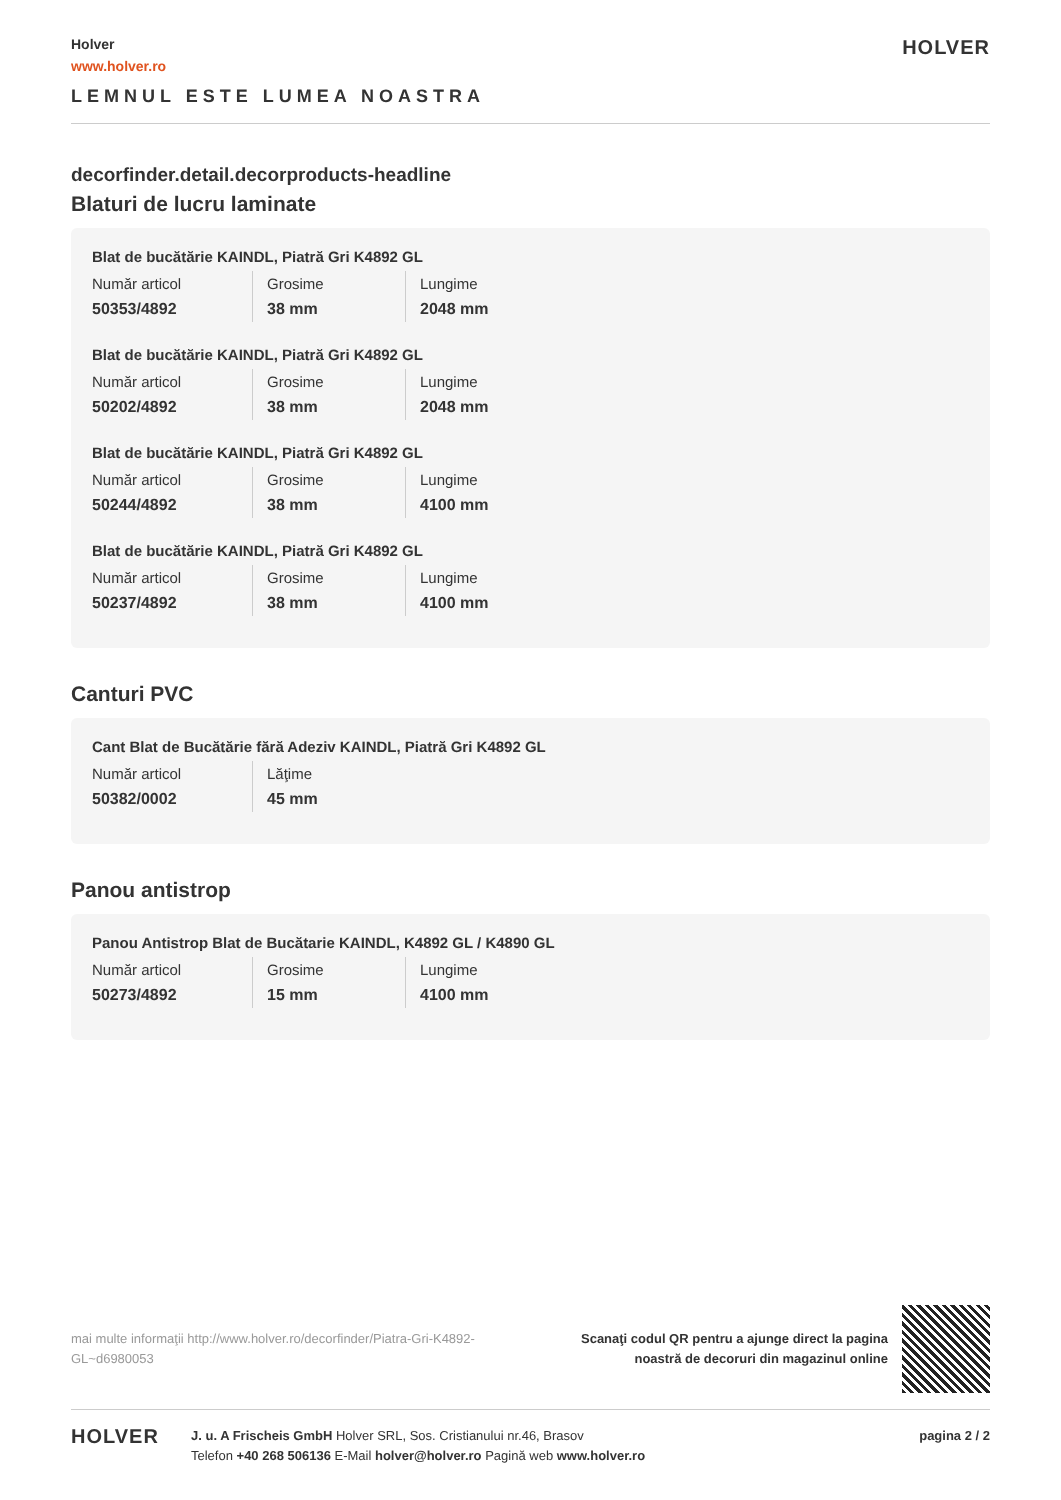Holver
www.holver.ro
LEMNUL ESTE LUMEA NOASTRA
HOLVER
decorfinder.detail.decorproducts-headline
Blaturi de lucru laminate
Blat de bucătărie KAINDL, Piatră Gri K4892 GL
| Număr articol | Grosime | Lungime |
| 50353/4892 | 38 mm | 2048 mm |
Blat de bucătărie KAINDL, Piatră Gri K4892 GL
| Număr articol | Grosime | Lungime |
| 50202/4892 | 38 mm | 2048 mm |
Blat de bucătărie KAINDL, Piatră Gri K4892 GL
| Număr articol | Grosime | Lungime |
| 50244/4892 | 38 mm | 4100 mm |
Blat de bucătărie KAINDL, Piatră Gri K4892 GL
| Număr articol | Grosime | Lungime |
| 50237/4892 | 38 mm | 4100 mm |
Canturi PVC
Cant Blat de Bucătărie fără Adeziv KAINDL, Piatră Gri K4892 GL
| Număr articol | Lăţime |
| 50382/0002 | 45 mm |
Panou antistrop
Panou Antistrop Blat de Bucătarie KAINDL, K4892 GL / K4890 GL
| Număr articol | Grosime | Lungime |
| 50273/4892 | 15 mm | 4100 mm |
mai multe informaţii http://www.holver.ro/decorfinder/Piatra-Gri-K4892-GL~d6980053
Scanaţi codul QR pentru a ajunge direct la pagina
noastră de decoruri din magazinul online
HOLVER
J. u. A Frischeis GmbH Holver SRL, Sos. Cristianului nr.46, Brasov
Telefon +40 268 506136 E-Mail holver@holver.ro Pagină web www.holver.ro
pagina 2 / 2